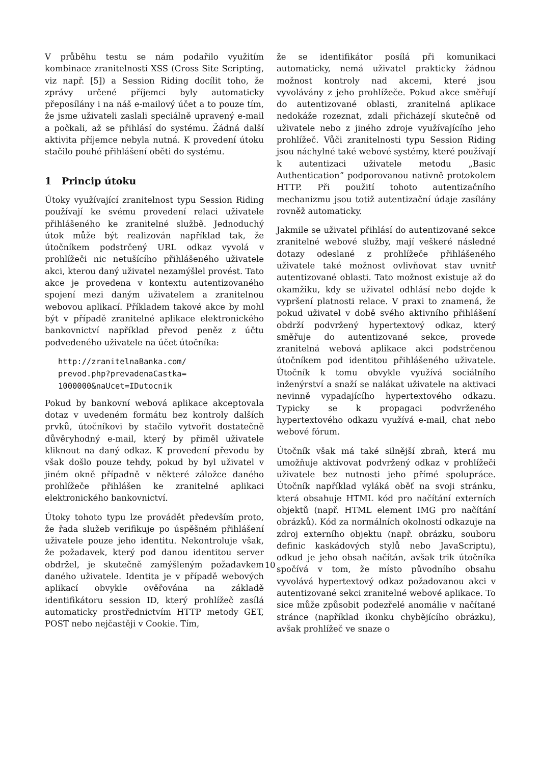V průběhu testu se nám podařilo využitím kombinace zranitelnosti XSS (Cross Site Scripting, viz např. [5]) a Session Riding docílit toho, že zprávy určené příjemci byly automaticky přeposílány i na náš e-mailový účet a to pouze tím, že jsme uživateli zaslali speciálně upravený e-mail a počkali, až se přihlásí do systému. Žádná další aktivita příjemce nebyla nutná. K provedení útoku stačilo pouhé přihlášení oběti do systému.
1 Princip útoku
Útoky využívající zranitelnost typu Session Riding používají ke svému provedení relaci uživatele přihlášeného ke zranitelné službě. Jednoduchý útok může být realizován například tak, že útočníkem podstrčený URL odkaz vyvolá v prohlížeči nic netušícího přihlášeného uživatele akci, kterou daný uživatel nezamýšlel provést. Tato akce je provedena v kontextu autentizovaného spojení mezi daným uživatelem a zranitelnou webovou aplikací. Příkladem takové akce by mohl být v případě zranitelné aplikace elektronického bankovnictví například převod peněz z účtu podvedeného uživatele na účet útočníka:
http://zranitelnaBanka.com/
prevod.php?prevadenaCastka=
1000000&naUcet=IDutocnik
Pokud by bankovní webová aplikace akceptovala dotaz v uvedeném formátu bez kontroly dalších prvků, útočníkovi by stačilo vytvořit dostatečně důvěryhodný e-mail, který by přiměl uživatele kliknout na daný odkaz. K provedení převodu by však došlo pouze tehdy, pokud by byl uživatel v jiném okně případně v některé záložce daného prohlížeče přihlášen ke zranitelné aplikaci elektronického bankovnictví.
Útoky tohoto typu lze provádět především proto, že řada služeb verifikuje po úspěšném přihlášení uživatele pouze jeho identitu. Nekontroluje však, že požadavek, který pod danou identitou server obdržel, je skutečně zamýšleným požadavkem daného uživatele. Identita je v případě webových aplikací obvykle ověřována na základě identifikátoru session ID, který prohlížeč zasílá automaticky prostřednictvím HTTP metody GET, POST nebo nejčastěji v Cookie. Tím,
že se identifikátor posílá při komunikaci automaticky, nemá uživatel prakticky žádnou možnost kontroly nad akcemi, které jsou vyvolávány z jeho prohlížeče. Pokud akce směřují do autentizované oblasti, zranitelná aplikace nedokáže rozeznat, zdali přicházejí skutečně od uživatele nebo z jiného zdroje využívajícího jeho prohlížeč. Vůči zranitelnosti typu Session Riding jsou náchylné také webové systémy, které používají k autentizaci uživatele metodu „Basic Authentication” podporovanou nativně protokolem HTTP. Při použití tohoto autentizačního mechanizmu jsou totiž autentizační údaje zasílány rovněž automaticky.
Jakmile se uživatel přihlásí do autentizované sekce zranitelné webové služby, mají veškeré následné dotazy odeslané z prohlížeče přihlášeného uživatele také možnost ovlivňovat stav uvnitř autentizované oblasti. Tato možnost existuje až do okamžiku, kdy se uživatel odhlásí nebo dojde k vypršení platnosti relace. V praxi to znamená, že pokud uživatel v době svého aktivního přihlášení obdrží podvržený hypertextový odkaz, který směřuje do autentizované sekce, provede zranitelná webová aplikace akci podstrčenou útočníkem pod identitou přihlášeného uživatele. Útočník k tomu obvykle využívá sociálního inženýrství a snaží se nalákat uživatele na aktivaci nevinně vypadajícího hypertextového odkazu. Typicky se k propagaci podvrženého hypertextového odkazu využívá e-mail, chat nebo webové fórum.
Útočník však má také silnější zbraň, která mu umožňuje aktivovat podvržený odkaz v prohlížeči uživatele bez nutnosti jeho přímé spolupráce. Útočník například vyláká oběť na svoji stránku, která obsahuje HTML kód pro načítání externích objektů (např. HTML element IMG pro načítání obrázků). Kód za normálních okolností odkazuje na zdroj externího objektu (např. obrázku, souboru definic kaskádových stylů nebo JavaScriptu), odkud je jeho obsah načítán, avšak trik útočníka spočívá v tom, že místo původního obsahu vyvolává hypertextový odkaz požadovanou akci v autentizované sekci zranitelné webové aplikace. To sice může způsobit podezřelé anomálie v načítané stránce (například ikonku chybějícího obrázku), avšak prohlížeč ve snaze o
10